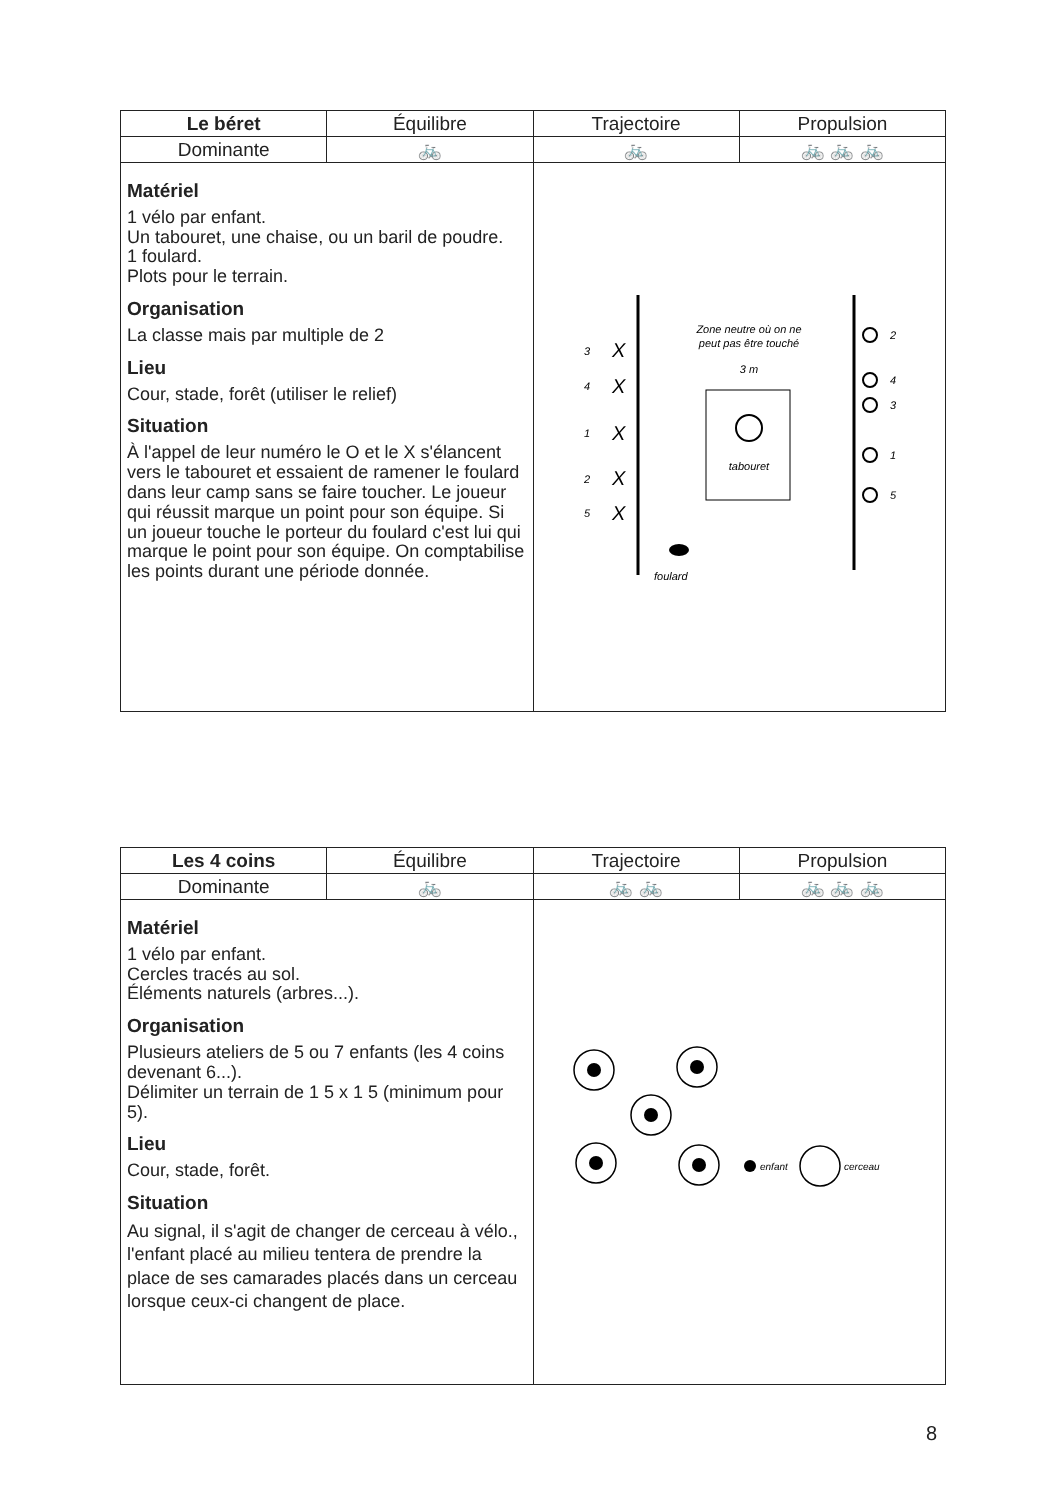| Le béret | Équilibre | Trajectoire | Propulsion |
| --- | --- | --- | --- |
| Dominante | 🚲 | 🚲 | 🚲 🚲 🚲 |
| Matériel 1 vélo par enfant. Un tabouret, une chaise, ou un baril de poudre. 1 foulard. Plots pour le terrain. Organisation La classe mais par multiple de 2 Lieu Cour, stade, forêt (utiliser le relief) Situation À l'appel de leur numéro le O et le X s'élancent vers le tabouret et essaient de ramener le foulard dans leur camp sans se faire toucher. Le joueur qui réussit marque un point pour son équipe. Si un joueur touche le porteur du foulard c'est lui qui marque le point pour son équipe. On comptabilise les points durant une période donnée. | | 3 X 4 X 1 X 2 X 5 X Zone neutre où on ne peut pas être touché 3 m tabouret foulard 2 4 3 1 5 | |
| Les 4 coins | Équilibre | Trajectoire | Propulsion |
| --- | --- | --- | --- |
| Dominante | 🚲 | 🚲 🚲 | 🚲 🚲 🚲 |
| Matériel 1 vélo par enfant. Cercles tracés au sol. Éléments naturels (arbres...). Organisation Plusieurs ateliers de 5 ou 7 enfants (les 4 coins devenant 6...). Délimiter un terrain de 1 5 x 1 5 (minimum pour 5). Lieu Cour, stade, forêt. Situation Au signal, il s'agit de changer de cerceau à vélo., l'enfant placé au milieu tentera de prendre la place de ses camarades placés dans un cerceau lorsque ceux-ci changent de place. | | enfant cerceau | |
8